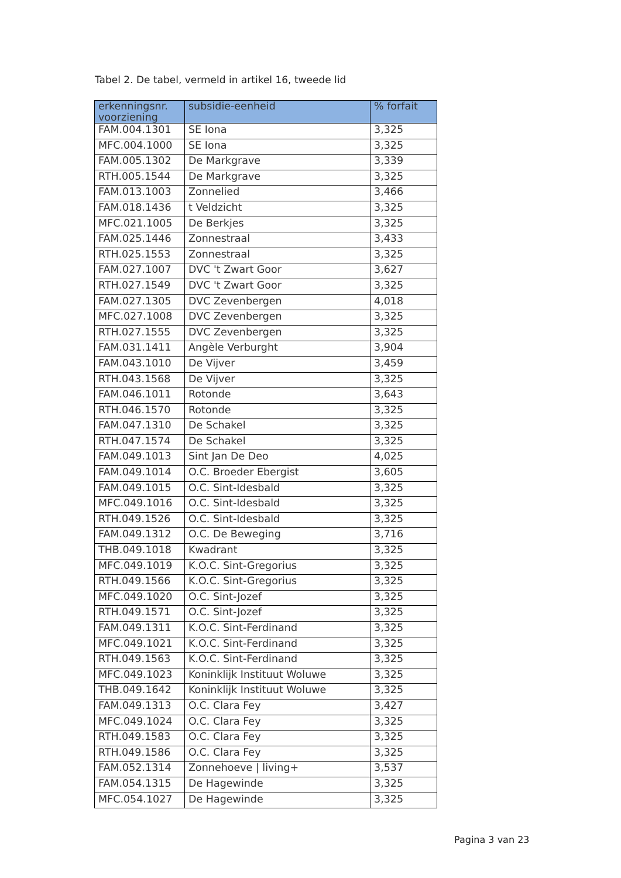Tabel 2. De tabel, vermeld in artikel 16, tweede lid
| erkenningsnr. voorziening | subsidie-eenheid | % forfait |
| --- | --- | --- |
| FAM.004.1301 | SE Iona | 3,325 |
| MFC.004.1000 | SE Iona | 3,325 |
| FAM.005.1302 | De Markgrave | 3,339 |
| RTH.005.1544 | De Markgrave | 3,325 |
| FAM.013.1003 | Zonnelied | 3,466 |
| FAM.018.1436 | t Veldzicht | 3,325 |
| MFC.021.1005 | De Berkjes | 3,325 |
| FAM.025.1446 | Zonnestraal | 3,433 |
| RTH.025.1553 | Zonnestraal | 3,325 |
| FAM.027.1007 | DVC 't Zwart Goor | 3,627 |
| RTH.027.1549 | DVC 't Zwart Goor | 3,325 |
| FAM.027.1305 | DVC Zevenbergen | 4,018 |
| MFC.027.1008 | DVC Zevenbergen | 3,325 |
| RTH.027.1555 | DVC Zevenbergen | 3,325 |
| FAM.031.1411 | Angèle Verburght | 3,904 |
| FAM.043.1010 | De Vijver | 3,459 |
| RTH.043.1568 | De Vijver | 3,325 |
| FAM.046.1011 | Rotonde | 3,643 |
| RTH.046.1570 | Rotonde | 3,325 |
| FAM.047.1310 | De Schakel | 3,325 |
| RTH.047.1574 | De Schakel | 3,325 |
| FAM.049.1013 | Sint Jan De Deo | 4,025 |
| FAM.049.1014 | O.C. Broeder Ebergist | 3,605 |
| FAM.049.1015 | O.C. Sint-Idesbald | 3,325 |
| MFC.049.1016 | O.C. Sint-Idesbald | 3,325 |
| RTH.049.1526 | O.C. Sint-Idesbald | 3,325 |
| FAM.049.1312 | O.C. De Beweging | 3,716 |
| THB.049.1018 | Kwadrant | 3,325 |
| MFC.049.1019 | K.O.C. Sint-Gregorius | 3,325 |
| RTH.049.1566 | K.O.C. Sint-Gregorius | 3,325 |
| MFC.049.1020 | O.C. Sint-Jozef | 3,325 |
| RTH.049.1571 | O.C. Sint-Jozef | 3,325 |
| FAM.049.1311 | K.O.C. Sint-Ferdinand | 3,325 |
| MFC.049.1021 | K.O.C. Sint-Ferdinand | 3,325 |
| RTH.049.1563 | K.O.C. Sint-Ferdinand | 3,325 |
| MFC.049.1023 | Koninklijk Instituut Woluwe | 3,325 |
| THB.049.1642 | Koninklijk Instituut Woluwe | 3,325 |
| FAM.049.1313 | O.C. Clara Fey | 3,427 |
| MFC.049.1024 | O.C. Clara Fey | 3,325 |
| RTH.049.1583 | O.C. Clara Fey | 3,325 |
| RTH.049.1586 | O.C. Clara Fey | 3,325 |
| FAM.052.1314 | Zonnehoeve / living+ | 3,537 |
| FAM.054.1315 | De Hagewinde | 3,325 |
| MFC.054.1027 | De Hagewinde | 3,325 |
Pagina 3 van 23